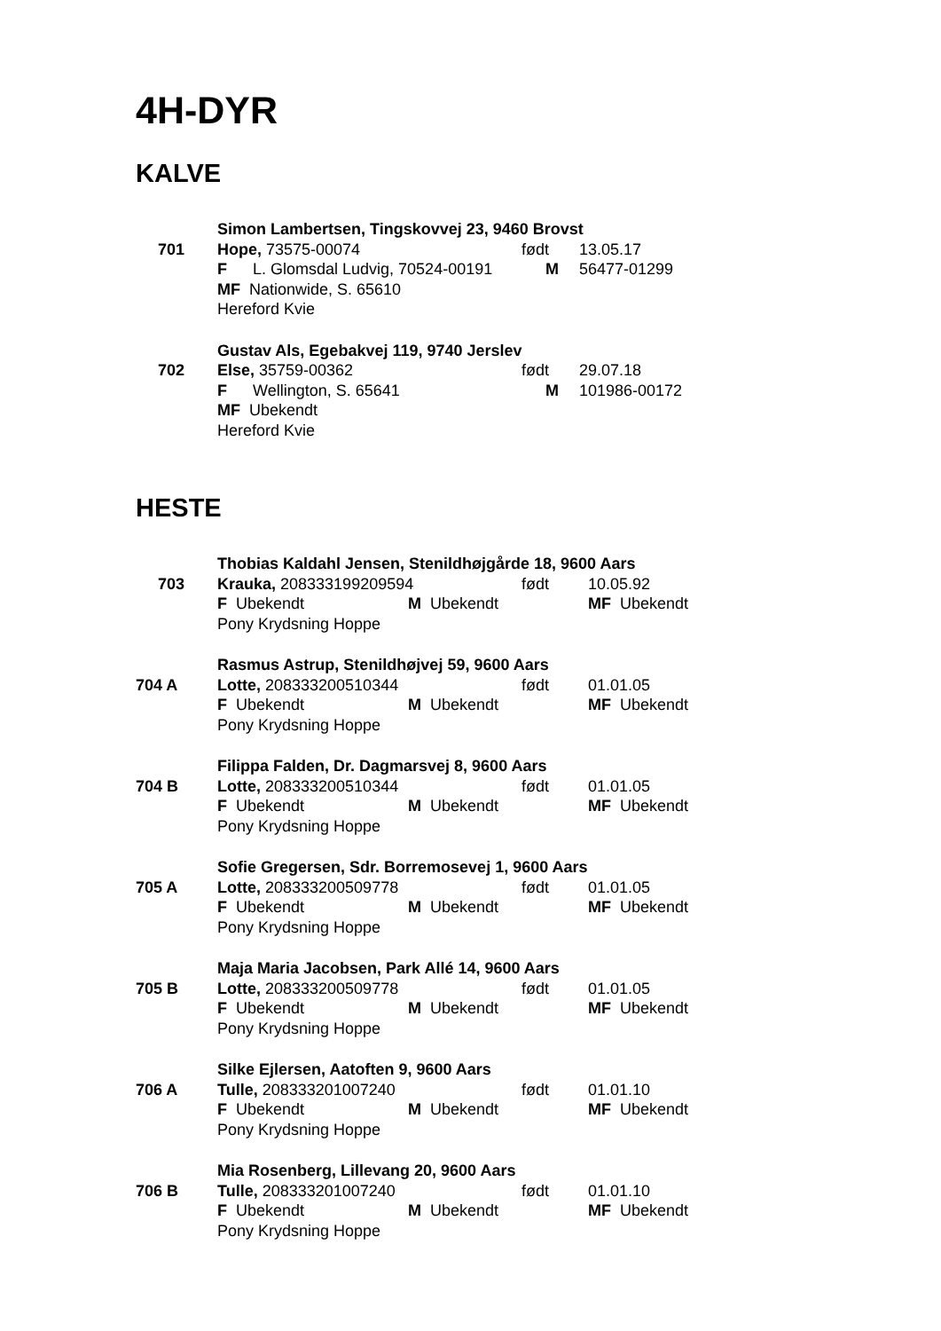4H-DYR
KALVE
701
Simon Lambertsen, Tingskovvej 23, 9460 Brovst
Hope, 73575-00074 født 13.05.17
F L. Glomsdal Ludvig, 70524-00191 M 56477-01299
MF Nationwide, S. 65610
Hereford Kvie
702
Gustav Als, Egebakvej 119, 9740 Jerslev
Else, 35759-00362 født 29.07.18
F Wellington, S. 65641 M 101986-00172
MF Ubekendt
Hereford Kvie
HESTE
703
Thobias Kaldahl Jensen, Stenildhøjgårde 18, 9600 Aars
Krauka, 208333199209594 født 10.05.92
F Ubekendt M Ubekendt MF Ubekendt
Pony Krydsning Hoppe
704 A
Rasmus Astrup, Stenildhøjvej 59, 9600 Aars
Lotte, 208333200510344 født 01.01.05
F Ubekendt M Ubekendt MF Ubekendt
Pony Krydsning Hoppe
704 B
Filippa Falden, Dr. Dagmarsvej 8, 9600 Aars
Lotte, 208333200510344 født 01.01.05
F Ubekendt M Ubekendt MF Ubekendt
Pony Krydsning Hoppe
705 A
Sofie Gregersen, Sdr. Borremosevej 1, 9600 Aars
Lotte, 208333200509778 født 01.01.05
F Ubekendt M Ubekendt MF Ubekendt
Pony Krydsning Hoppe
705 B
Maja Maria Jacobsen, Park Allé 14, 9600 Aars
Lotte, 208333200509778 født 01.01.05
F Ubekendt M Ubekendt MF Ubekendt
Pony Krydsning Hoppe
706 A
Silke Ejlersen, Aatoften 9, 9600 Aars
Tulle, 208333201007240 født 01.01.10
F Ubekendt M Ubekendt MF Ubekendt
Pony Krydsning Hoppe
706 B
Mia Rosenberg, Lillevang 20, 9600 Aars
Tulle, 208333201007240 født 01.01.10
F Ubekendt M Ubekendt MF Ubekendt
Pony Krydsning Hoppe